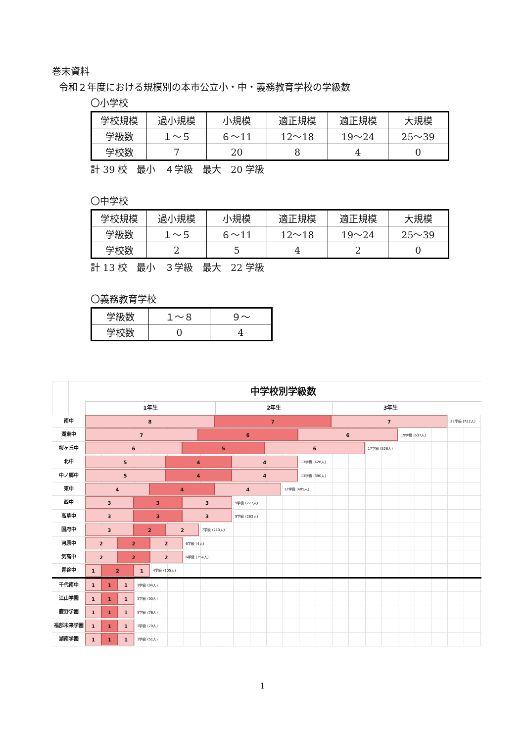巻末資料
令和２年度における規模別の本市公立小・中・義務教育学校の学級数
〇小学校
| 学校規模 | 過小規模 | 小規模 | 適正規模 | 適正規模 | 大規模 |
| 学級数 | １～５ | ６～11 | 12～18 | 19～24 | 25～39 |
| 学校数 | 7 | 20 | 8 | 4 | 0 |
計 39 校　最小　４学級　最大　20 学級
〇中学校
| 学校規模 | 過小規模 | 小規模 | 適正規模 | 適正規模 | 大規模 |
| 学級数 | １～５ | ６～11 | 12～18 | 19～24 | 25～39 |
| 学校数 | 2 | 5 | 4 | 2 | 0 |
計 13 校　最小　３学級　最大　22 学級
〇義務教育学校
| 学級数 | １～８ | ９～ |
| 学校数 | 0 | 4 |
中学校別学級数
1年生 2年生 3年生
南中
8 7 7
22学級 (722人)
湖東中
7 6 6
19学級 (637人)
桜ヶ丘中
6 5 6
17学級 (526人)
北中
5 4 4
13学級 (428人)
中ノ郷中
5 4 4
13学級 (390人)
東中
4 4 4
12学級 (405人)
西中
3 3 3
9学級 (277人)
高草中
3 3 3
9学級 (263人)
国府中
3 2 2
7学級 (213人)
河原中
2 2 2
6学級 (4人)
気高中
2 2 2
6学級 (154人)
青谷中
1 2 1
4学級 (105人)
千代南中
1 1 1
3学級 (94人)
江山学園
1 1 1
3学級 (90人)
鹿野学園
1 1 1
3学級 (76人)
福部未来学園
1 1 1
3学級 (70人)
湖南学園
1 1 1
3学級 (51人)
1